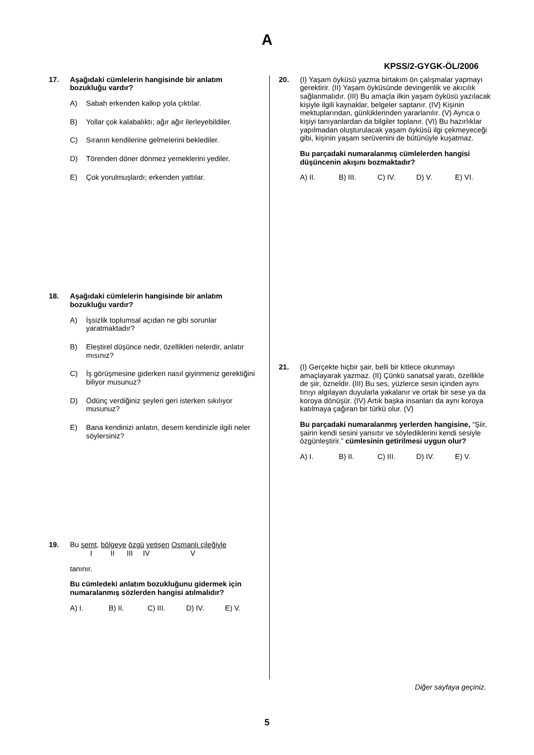A
KPSS/2-GYGK-ÖL/2006
17. Aşağıdaki cümlelerin hangisinde bir anlatım bozukluğu vardır?
A) Sabah erkenden kalkıp yola çıktılar.
B) Yollar çok kalabalıktı; ağır ağır ilerleyebildiler.
C) Sıranın kendilerine gelmelerini beklediler.
D) Törenden döner dönmez yemeklerini yediler.
E) Çok yorulmuşlardı; erkenden yattılar.
18. Aşağıdaki cümlelerin hangisinde bir anlatım bozukluğu vardır?
A) İşsizlik toplumsal açıdan ne gibi sorunlar yaratmaktadır?
B) Eleştirel düşünce nedir, özellikleri nelerdir, anlatır mısınız?
C) İş görüşmesine giderken nasıl giyinmeniz gerektiğini biliyor musunuz?
D) Ödünç verdiğiniz şeyleri geri isterken sıkılıyor musunuz?
E) Bana kendinizi anlatın, desem kendinizle ilgili neler söylersiniz?
19. Bu semt, bölgeye özgü yetişen Osmanlı çileğiyle
I II III IV V
tanınır.
Bu cümledeki anlatım bozukluğunu gidermek için numaralanmış sözlerden hangisi atılmalıdır?
A) I. B) II. C) III. D) IV. E) V.
20. (I) Yaşam öyküsü yazma birtakım ön çalışmalar yapmayı gerektirir. (II) Yaşam öyküsünde devingenlik ve akıcılık sağlanmalıdır. (III) Bu amaçla ilkin yaşam öyküsü yazılacak kişiyle ilgili kaynaklar, belgeler saptanır. (IV) Kişinin mektuplarından, günlüklerinden yararlanılır. (V) Ayrıca o kişiyi tanıyanlardan da bilgiler toplanır. (VI) Bu hazırlıklar yapılmadan oluşturulacak yaşam öyküsü ilgi çekmeyeceği gibi, kişinin yaşam serüvenini de bütünüyle kuşatmaz.
Bu parçadaki numaralanmış cümlelerden hangisi düşüncenin akışını bozmaktadır?
A) II. B) III. C) IV. D) V. E) VI.
21. (I) Gerçekte hiçbir şair, belli bir kitlece okunmayı amaçlayarak yazmaz. (II) Çünkü sanatsal yaratı, özellikle de şiir, özneldir. (III) Bu ses, yüzlerce sesin içinden aynı tınıyı algılayan duyularla yakalanır ve ortak bir sese ya da koroya dönüşür. (IV) Artık başka insanları da aynı koroya katılmaya çağıran bir türkü olur. (V)
Bu parçadaki numaralanmış yerlerden hangisine, “Şiir, şairin kendi sesini yansıtır ve söylediklerini kendi sesiyle özgünleştirir.” cümlesinin getirilmesi uygun olur?
A) I. B) II. C) III. D) IV. E) V.
Diğer sayfaya geçiniz.
5